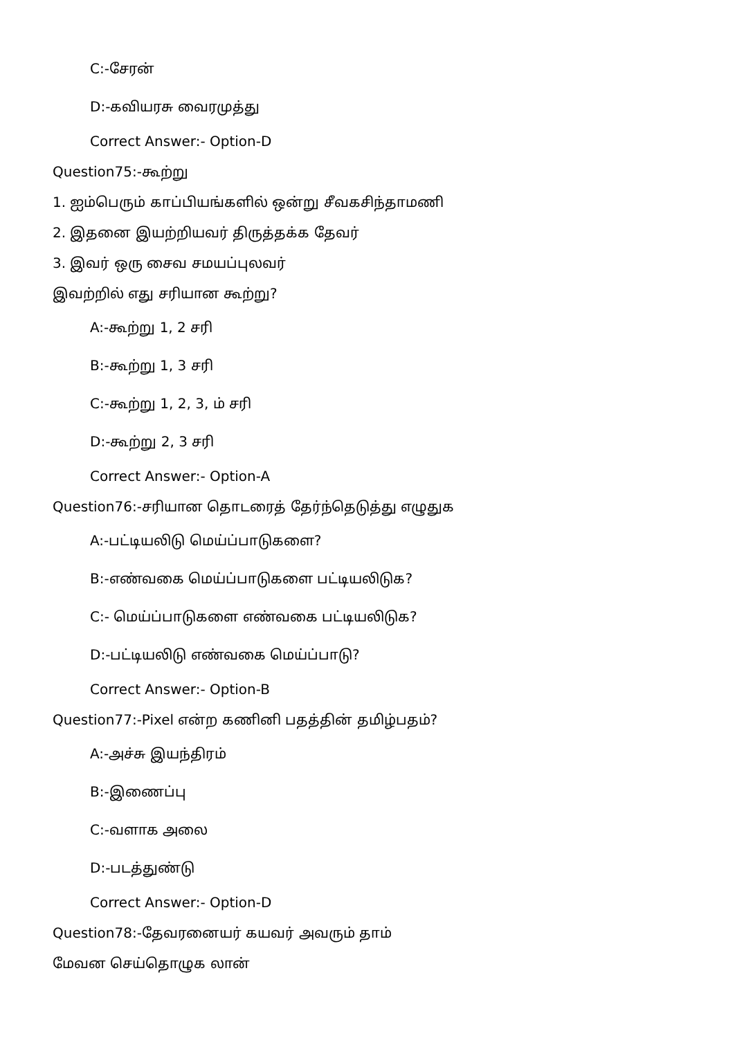C:-சேரன்
D:-கவியரசு வைரமுத்து
Correct Answer:- Option-D
Question75:-கூற்று
1. ஐம்பெரும் காப்பியங்களில் ஒன்று சீவகசிந்தாமணி
2. இதனை இயற்றியவர் திருத்தக்க தேவர்
3. இவர் ஒரு சைவ சமயப்புலவர்
இவற்றில் எது சரியான கூற்று?
A:-கூற்று 1, 2 சரி
B:-கூற்று 1, 3 சரி
C:-கூற்று 1, 2, 3, ம் சரி
D:-கூற்று 2, 3 சரி
Correct Answer:- Option-A
Question76:-சரியான தொடரைத் தேர்ந்தெடுத்து எழுதுக
A:-பட்டியலிடு மெய்ப்பாடுகளை?
B:-எண்வகை மெய்ப்பாடுகளை பட்டியலிடுக?
C:- மெய்ப்பாடுகளை எண்வகை பட்டியலிடுக?
D:-பட்டியலிடு எண்வகை மெய்ப்பாடு?
Correct Answer:- Option-B
Question77:-Pixel என்ற கணினி பதத்தின் தமிழ்பதம்?
A:-அச்சு இயந்திரம்
B:-இணைப்பு
C:-வளாக அலை
D:-படத்துண்டு
Correct Answer:- Option-D
Question78:-தேவரனையர் கயவர் அவரும் தாம்
மேவன செய்தொழுக லான்